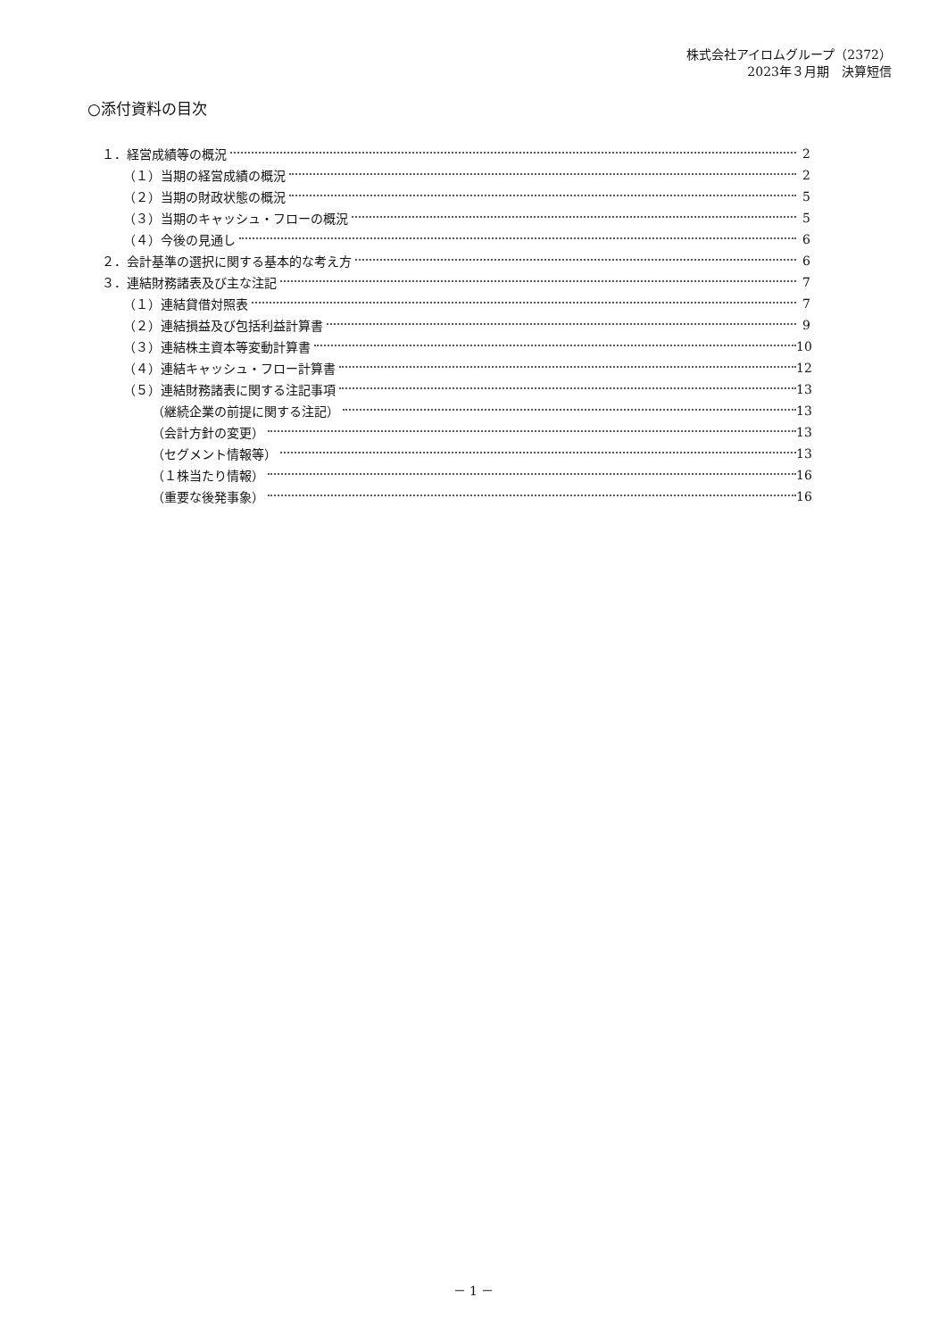株式会社アイロムグループ（2372）
2023年３月期　決算短信
○添付資料の目次
１．経営成績等の概況 2
（１）当期の経営成績の概況 2
（２）当期の財政状態の概況 5
（３）当期のキャッシュ・フローの概況 5
（４）今後の見通し 6
２．会計基準の選択に関する基本的な考え方 6
３．連結財務諸表及び主な注記 7
（１）連結貸借対照表 7
（２）連結損益及び包括利益計算書 9
（３）連結株主資本等変動計算書 10
（４）連結キャッシュ・フロー計算書 12
（５）連結財務諸表に関する注記事項 13
（継続企業の前提に関する注記） 13
（会計方針の変更） 13
（セグメント情報等） 13
（１株当たり情報） 16
（重要な後発事象） 16
－ 1 －